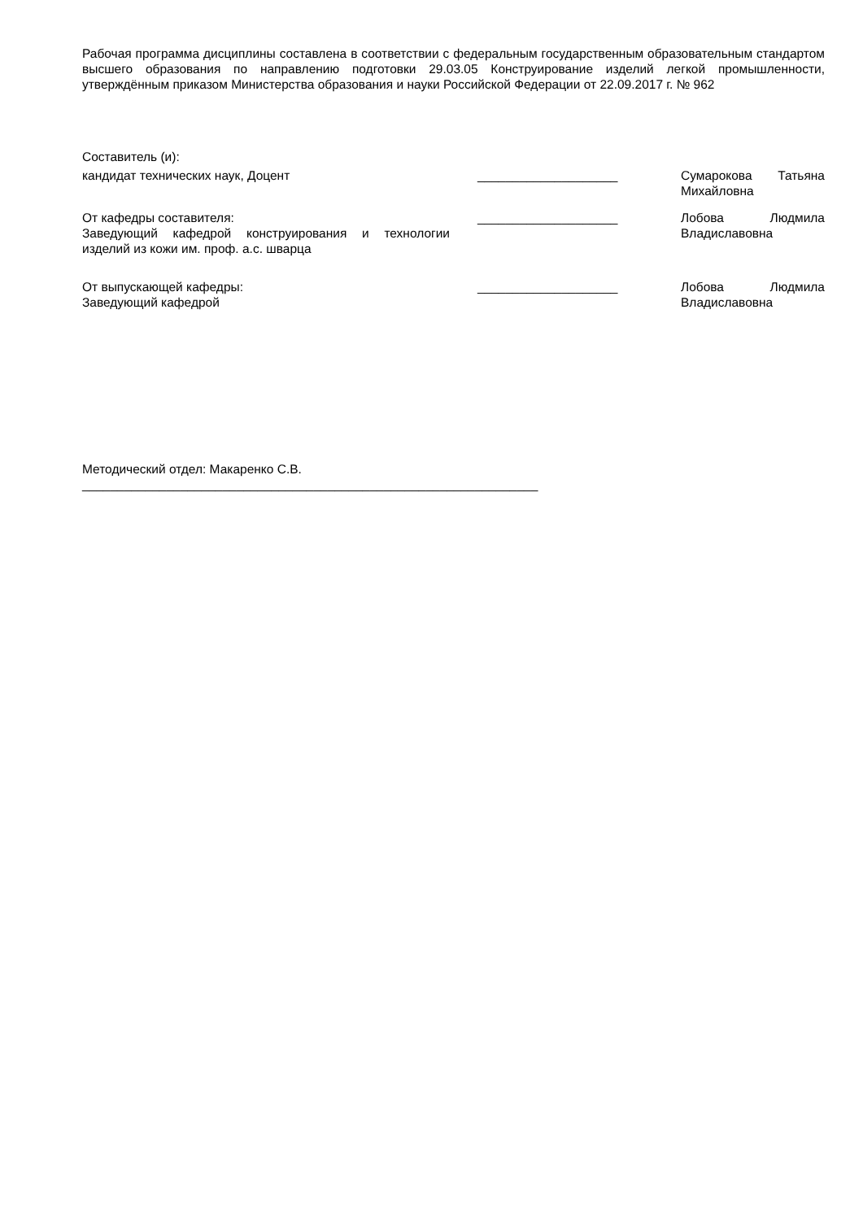Рабочая программа дисциплины составлена в соответствии с федеральным государственным образовательным стандартом высшего образования по направлению подготовки 29.03.05 Конструирование изделий легкой промышленности, утверждённым приказом Министерства образования и науки Российской Федерации от 22.09.2017 г. № 962
Составитель (и):
| кандидат технических наук, Доцент | ____________________ | Сумарокова Татьяна Михайловна |
| От кафедры составителя: Заведующий кафедрой конструирования и технологии изделий из кожи им. проф. а.с. шварца | ____________________ | Лобова Людмила Владиславовна |
| От выпускающей кафедры: Заведующий кафедрой | ____________________ | Лобова Людмила Владиславовна |
Методический отдел: Макаренко С.В.
_________________________________________________________________